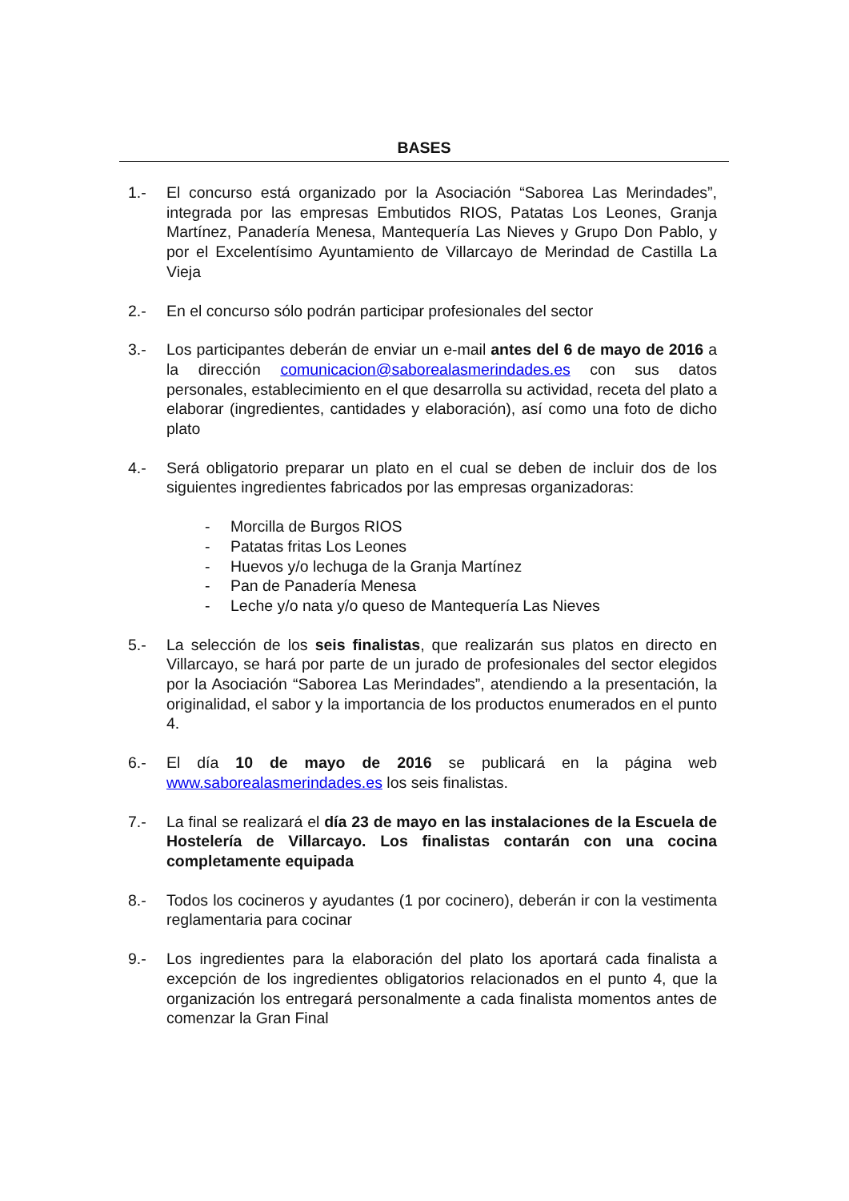BASES
1.- El concurso está organizado por la Asociación “Saborea Las Merindades”, integrada por las empresas Embutidos RIOS, Patatas Los Leones, Granja Martínez, Panadería Menesa, Mantequería Las Nieves y Grupo Don Pablo, y por el Excelentísimo Ayuntamiento de Villarcayo de Merindad de Castilla La Vieja
2.- En el concurso sólo podrán participar profesionales del sector
3.- Los participantes deberán de enviar un e-mail antes del 6 de mayo de 2016 a la dirección comunicacion@saborealasmerindades.es con sus datos personales, establecimiento en el que desarrolla su actividad, receta del plato a elaborar (ingredientes, cantidades y elaboración), así como una foto de dicho plato
4.- Será obligatorio preparar un plato en el cual se deben de incluir dos de los siguientes ingredientes fabricados por las empresas organizadoras:
- Morcilla de Burgos RIOS
- Patatas fritas Los Leones
- Huevos y/o lechuga de la Granja Martínez
- Pan de Panadería Menesa
- Leche y/o nata y/o queso de Mantequería Las Nieves
5.- La selección de los seis finalistas, que realizarán sus platos en directo en Villarcayo, se hará por parte de un jurado de profesionales del sector elegidos por la Asociación “Saborea Las Merindades”, atendiendo a la presentación, la originalidad, el sabor y la importancia de los productos enumerados en el punto 4.
6.- El día 10 de mayo de 2016 se publicará en la página web www.saborealasmerindades.es los seis finalistas.
7.- La final se realizará el día 23 de mayo en las instalaciones de la Escuela de Hostelería de Villarcayo. Los finalistas contarán con una cocina completamente equipada
8.- Todos los cocineros y ayudantes (1 por cocinero), deberán ir con la vestimenta reglamentaria para cocinar
9.- Los ingredientes para la elaboración del plato los aportará cada finalista a excepción de los ingredientes obligatorios relacionados en el punto 4, que la organización los entregará personalmente a cada finalista momentos antes de comenzar la Gran Final